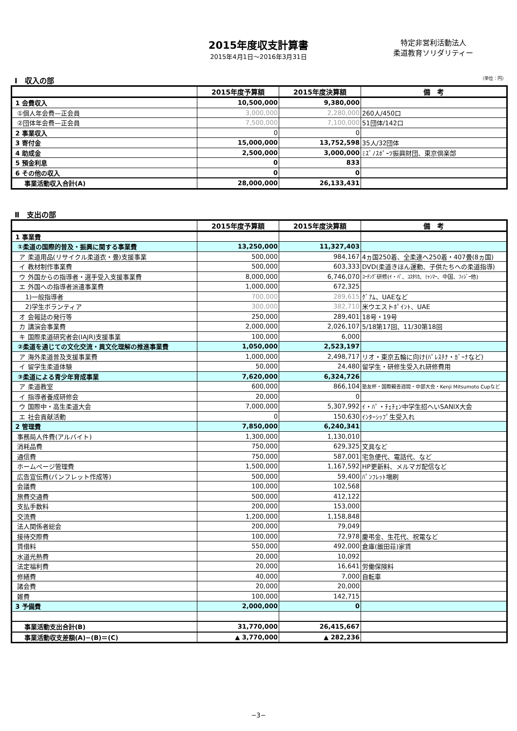2015年度収支計算書
2015年4月1日～2016年3月31日
特定非営利活動法人
柔道教育ソリダリティー
Ⅰ　収入の部 （単位：円）
| | 2015年度予算額 | 2015年度決算額 | 備 考 |
| --- | --- | --- | --- |
| 1 会費収入 | 10,500,000 | 9,380,000 | |
| ①個人年会費—正会員 | 3,000,000 | 2,280,000 | 260人/450口 |
| ②団体年会費—正会員 | 7,500,000 | 7,100,000 | 51団体/142口 |
| 2 事業収入 | 0 | 0 | |
| 3 寄付金 | 15,000,000 | 13,752,598 | 35人/32団体 |
| 4 助成金 | 2,500,000 | 3,000,000 | ﾐｽﾞﾉｽﾎﾟｰﾂ振興財団、東京倶楽部 |
| 5 預金利息 | 0 | 833 | |
| 6 その他の収入 | 0 | 0 | |
| 事業活動収入合計(A) | 28,000,000 | 26,133,431 | |
Ⅱ　支出の部
| | 2015年度予算額 | 2015年度決算額 | 備 考 |
| --- | --- | --- | --- |
| 1 事業費 | | | |
| ①柔道の国際的普及・振興に関する事業費 | 13,250,000 | 11,327,403 | |
| ア 柔道用品(リサイクル柔道衣・畳)支援事業 | 500,000 | 984,167 | 4ヵ国250着、全柔連へ250着・407畳(8ヵ国) |
| イ 教材制作事業費 | 500,000 | 603,333 | DVD(柔道きほん運動、子供たちへの柔道指導) |
| ウ 外国からの指導者・選手受入支援事業費 | 8,000,000 | 6,746,070 | ｺｰﾁﾝｸﾞ研修(ｲ・ﾊﾟ、ｺｽﾀﾘｶ、ﾐｬﾝﾏｰ、中国、ﾌｨｼﾞｰ他) |
| エ 外国への指導者派遣事業費 | 1,000,000 | 672,325 | |
| 1)一般指導者 | 700,000 | 289,615 | ｸﾞｱﾑ、UAEなど |
| 2)学生ボランティア | 300,000 | 382,710 | 米ウエストﾎﾟｲﾝﾄ、UAE |
| オ 会報誌の発行等 | 250,000 | 289,401 | 18号・19号 |
| カ 講演会事業費 | 2,000,000 | 2,026,107 | 5/18第17回、11/30第18回 |
| キ 国際柔道研究者会(IAJR)支援事業 | 100,000 | 6,000 | |
| ②柔道を通じての文化交流・異文化理解の推進事業費 | 1,050,000 | 2,523,197 | |
| ア 海外柔道普及支援事業費 | 1,000,000 | 2,498,717 | リオ・東京五輪に向け(ﾊﾟﾚｽﾁﾅ・ｶﾞｰﾅなど) |
| イ 留学生柔道体験 | 50,000 | 24,480 | 留学生・研修生受入れ研修費用 |
| ③柔道による青少年育成事業 | 7,620,000 | 6,324,726 | |
| ア 柔道教室 | 600,000 | 866,104 | 塾友杯・国際親善週間・中部大会・Kenji Mitsumoto Cupなど |
| イ 指導者養成研修会 | 20,000 | 0 | |
| ウ 国際中・高生柔道大会 | 7,000,000 | 5,307,992 | ｲ・ﾊﾟ・ﾁｪﾁｪﾝ中学生招へいSANIX大会 |
| エ 社会貢献活動 | 0 | 150,630 | ｲﾝﾀｰｼｯﾌﾟ生受入れ |
| 2 管理費 | 7,850,000 | 6,240,341 | |
| 事務局人件費(アルバイト) | 1,300,000 | 1,130,010 | |
| 消耗品費 | 750,000 | 629,325 | 文具など |
| 通信費 | 750,000 | 587,001 | 宅急便代、電話代、など |
| ホームページ管理費 | 1,500,000 | 1,167,592 | HP更新料、メルマガ配信など |
| 広告宣伝費(パンフレット作成等) | 500,000 | 59,400 | ﾊﾟﾝﾌﾚｯﾄ増刷 |
| 会議費 | 100,000 | 102,568 | |
| 旅費交通費 | 500,000 | 412,122 | |
| 支払手数料 | 200,000 | 153,000 | |
| 交流費 | 1,200,000 | 1,158,848 | |
| 法人関係者総会 | 200,000 | 79,049 | |
| 接待交際費 | 100,000 | 72,978 | 慶弔金、生花代、祝電など |
| 賃借料 | 550,000 | 492,000 | 倉庫(飯田荘)家賃 |
| 水道光熱費 | 20,000 | 10,092 | |
| 法定福利費 | 20,000 | 16,641 | 労働保険料 |
| 修繕費 | 40,000 | 7,000 | 自転車 |
| 諸会費 | 20,000 | 20,000 | |
| 雑費 | 100,000 | 142,715 | |
| 3 予備費 | 2,000,000 | 0 | |
| 事業活動支出合計(B) | 31,770,000 | 26,415,667 | |
| 事業活動収支差額(A)−(B)＝(C) | ▲ 3,770,000 | ▲ 282,236 | |
−3−